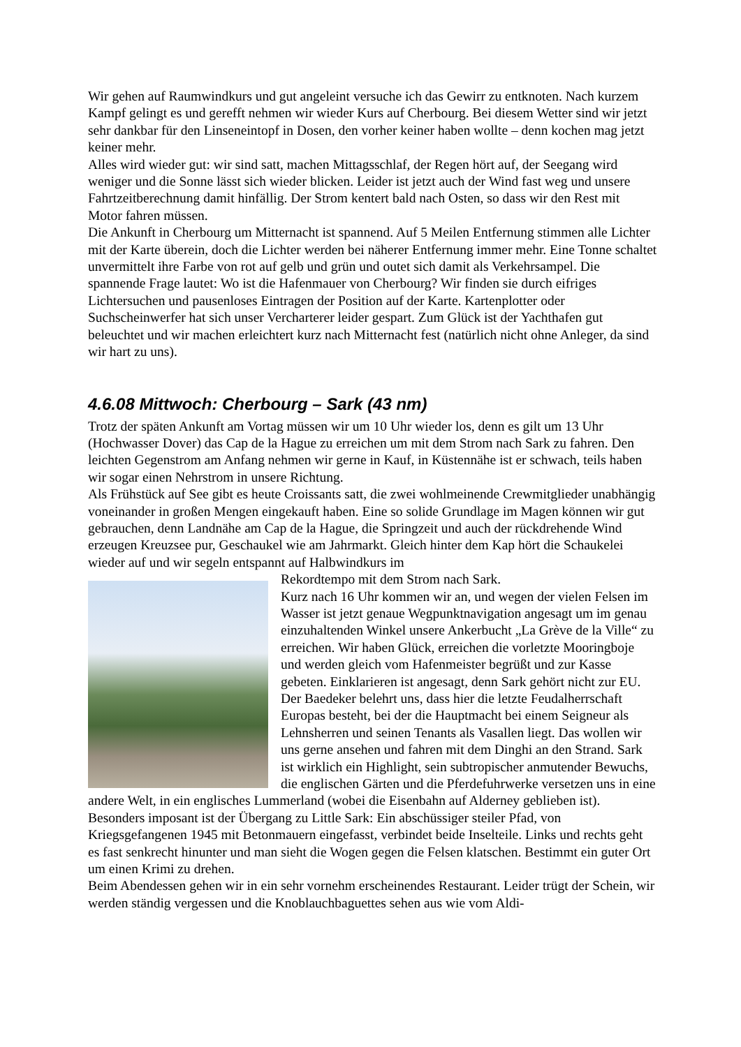Wir gehen auf Raumwindkurs und gut angeleint versuche ich das Gewirr zu entknoten. Nach kurzem Kampf gelingt es und gerefft nehmen wir wieder Kurs auf Cherbourg. Bei diesem Wetter sind wir jetzt sehr dankbar für den Linseneintopf in Dosen, den vorher keiner haben wollte – denn kochen mag jetzt keiner mehr.
Alles wird wieder gut: wir sind satt, machen Mittagsschlaf, der Regen hört auf, der Seegang wird weniger und die Sonne lässt sich wieder blicken. Leider ist jetzt auch der Wind fast weg und unsere Fahrtzeitberechnung damit hinfällig. Der Strom kentert bald nach Osten, so dass wir den Rest mit Motor fahren müssen.
Die Ankunft in Cherbourg um Mitternacht ist spannend. Auf 5 Meilen Entfernung stimmen alle Lichter mit der Karte überein, doch die Lichter werden bei näherer Entfernung immer mehr. Eine Tonne schaltet unvermittelt ihre Farbe von rot auf gelb und grün und outet sich damit als Verkehrsampel. Die spannende Frage lautet: Wo ist die Hafenmauer von Cherbourg? Wir finden sie durch eifriges Lichtersuchen und pausenloses Eintragen der Position auf der Karte. Kartenplotter oder Suchscheinwerfer hat sich unser Vercharterer leider gespart. Zum Glück ist der Yachthafen gut beleuchtet und wir machen erleichtert kurz nach Mitternacht fest (natürlich nicht ohne Anleger, da sind wir hart zu uns).
4.6.08 Mittwoch: Cherbourg – Sark (43 nm)
Trotz der späten Ankunft am Vortag müssen wir um 10 Uhr wieder los, denn es gilt um 13 Uhr (Hochwasser Dover) das Cap de la Hague zu erreichen um mit dem Strom nach Sark zu fahren. Den leichten Gegenstrom am Anfang nehmen wir gerne in Kauf, in Küstennähe ist er schwach, teils haben wir sogar einen Nehrstrom in unsere Richtung.
Als Frühstück auf See gibt es heute Croissants satt, die zwei wohlmeinende Crewmitglieder unabhängig voneinander in großen Mengen eingekauft haben. Eine so solide Grundlage im Magen können wir gut gebrauchen, denn Landnähe am Cap de la Hague, die Springzeit und auch der rückdrehende Wind erzeugen Kreuzsee pur, Geschaukel wie am Jahrmarkt. Gleich hinter dem Kap hört die Schaukelei wieder auf und wir segeln entspannt auf Halbwindkurs im
Rekordtempo mit dem Strom nach Sark.
Kurz nach 16 Uhr kommen wir an, und wegen der vielen Felsen im Wasser ist jetzt genaue Wegpunktnavigation angesagt um im genau einzuhaltenden Winkel unsere Ankerbucht „La Grève de la Ville“ zu erreichen. Wir haben Glück, erreichen die vorletzte Mooringboje und werden gleich vom Hafenmeister begrüßt und zur Kasse gebeten. Einklarieren ist angesagt, denn Sark gehört nicht zur EU. Der Baedeker belehrt uns, dass hier die letzte Feudalherrschaft Europas besteht, bei der die Hauptmacht bei einem Seigneur als Lehnsherren und seinen Tenants als Vasallen liegt. Das wollen wir uns gerne ansehen und fahren mit dem Dinghi an den Strand. Sark ist wirklich ein Highlight, sein subtropischer anmutender Bewuchs, die englischen Gärten und die Pferdefuhrwerke versetzen uns in eine andere Welt, in ein englisches Lummerland (wobei die Eisenbahn auf Alderney geblieben ist). Besonders imposant ist der Übergang zu Little Sark: Ein abschüssiger steiler Pfad, von Kriegsgefangenen 1945 mit Betonmauern eingefasst, verbindet beide Inselteile. Links und rechts geht es fast senkrecht hinunter und man sieht die Wogen gegen die Felsen klatschen. Bestimmt ein guter Ort um einen Krimi zu drehen.
Beim Abendessen gehen wir in ein sehr vornehm erscheinendes Restaurant. Leider trügt der Schein, wir werden ständig vergessen und die Knoblauchbaguettes sehen aus wie vom Aldi-